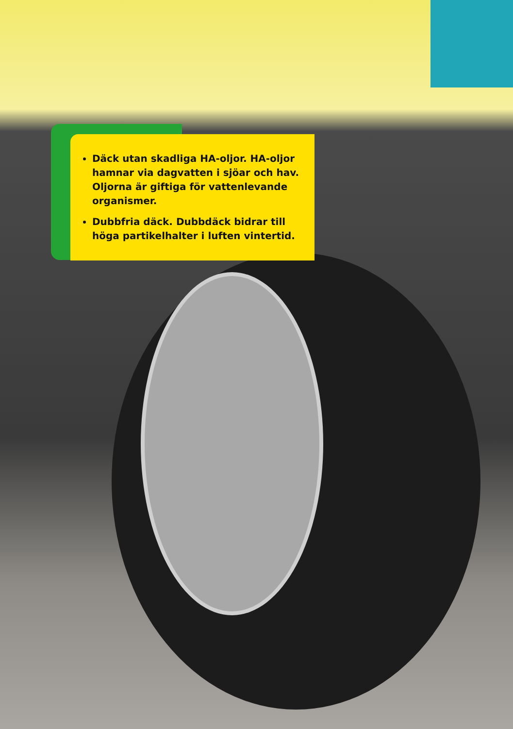Däck utan skadliga HA-oljor. HA-oljor hamnar via dagvatten i sjöar och hav. Oljorna är giftiga för vattenlevande organismer.
Dubbfria däck. Dubbdäck bidrar till höga partikelhalter i luften vintertid.